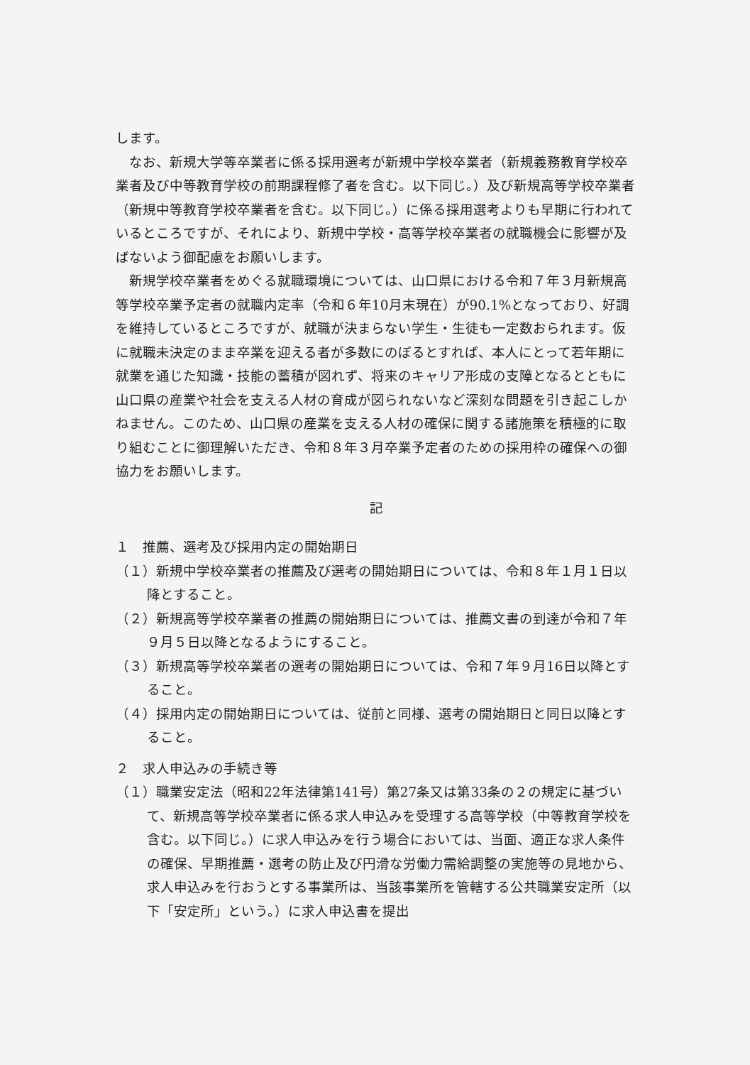します。
なお、新規大学等卒業者に係る採用選考が新規中学校卒業者（新規義務教育学校卒業者及び中等教育学校の前期課程修了者を含む。以下同じ。）及び新規高等学校卒業者（新規中等教育学校卒業者を含む。以下同じ。）に係る採用選考よりも早期に行われているところですが、それにより、新規中学校・高等学校卒業者の就職機会に影響が及ばないよう御配慮をお願いします。
新規学校卒業者をめぐる就職環境については、山口県における令和７年３月新規高等学校卒業予定者の就職内定率（令和６年10月末現在）が90.1%となっており、好調を維持しているところですが、就職が決まらない学生・生徒も一定数おられます。仮に就職未決定のまま卒業を迎える者が多数にのぼるとすれば、本人にとって若年期に就業を通じた知識・技能の蓄積が図れず、将来のキャリア形成の支障となるとともに山口県の産業や社会を支える人材の育成が図られないなど深刻な問題を引き起こしかねません。このため、山口県の産業を支える人材の確保に関する諸施策を積極的に取り組むことに御理解いただき、令和８年３月卒業予定者のための採用枠の確保への御協力をお願いします。
記
１　推薦、選考及び採用内定の開始期日
（１）新規中学校卒業者の推薦及び選考の開始期日については、令和８年１月１日以降とすること。
（２）新規高等学校卒業者の推薦の開始期日については、推薦文書の到達が令和７年９月５日以降となるようにすること。
（３）新規高等学校卒業者の選考の開始期日については、令和７年９月16日以降とすること。
（４）採用内定の開始期日については、従前と同様、選考の開始期日と同日以降とすること。
２　求人申込みの手続き等
（１）職業安定法（昭和22年法律第141号）第27条又は第33条の２の規定に基づいて、新規高等学校卒業者に係る求人申込みを受理する高等学校（中等教育学校を含む。以下同じ。）に求人申込みを行う場合においては、当面、適正な求人条件の確保、早期推薦・選考の防止及び円滑な労働力需給調整の実施等の見地から、求人申込みを行おうとする事業所は、当該事業所を管轄する公共職業安定所（以下「安定所」という。）に求人申込書を提出